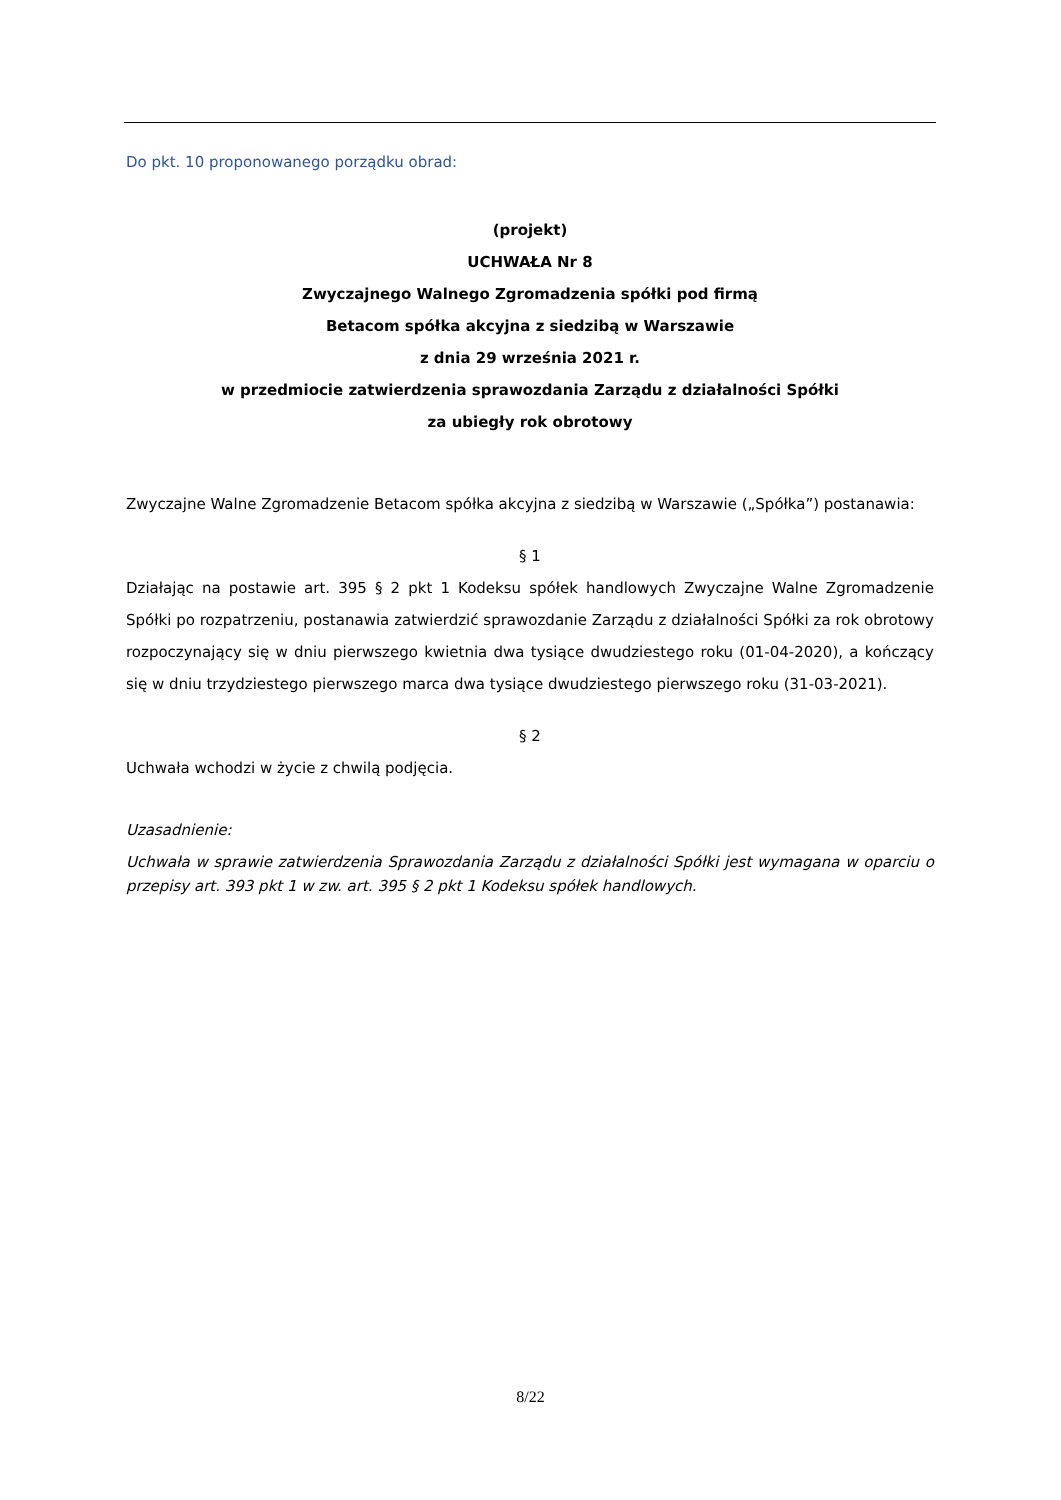Do pkt. 10 proponowanego porządku obrad:
(projekt)
UCHWAŁA Nr 8
Zwyczajnego Walnego Zgromadzenia spółki pod firmą
Betacom spółka akcyjna z siedzibą w Warszawie
z dnia 29 września 2021 r.
w przedmiocie zatwierdzenia sprawozdania Zarządu z działalności Spółki
za ubiegły rok obrotowy
Zwyczajne Walne Zgromadzenie Betacom spółka akcyjna z siedzibą w Warszawie („Spółka”) postanawia:
§ 1
Działając na postawie art. 395 § 2 pkt 1 Kodeksu spółek handlowych Zwyczajne Walne Zgromadzenie Spółki po rozpatrzeniu, postanawia zatwierdzić sprawozdanie Zarządu z działalności Spółki za rok obrotowy rozpoczynający się w dniu pierwszego kwietnia dwa tysiące dwudziestego roku (01-04-2020), a kończący się w dniu trzydziestego pierwszego marca dwa tysiące dwudziestego pierwszego roku (31-03-2021).
§ 2
Uchwała wchodzi w życie z chwilą podjęcia.
Uzasadnienie:
Uchwała w sprawie zatwierdzenia Sprawozdania Zarządu z działalności Spółki jest wymagana w oparciu o przepisy art. 393 pkt 1 w zw. art. 395 § 2 pkt 1 Kodeksu spółek handlowych.
8/22